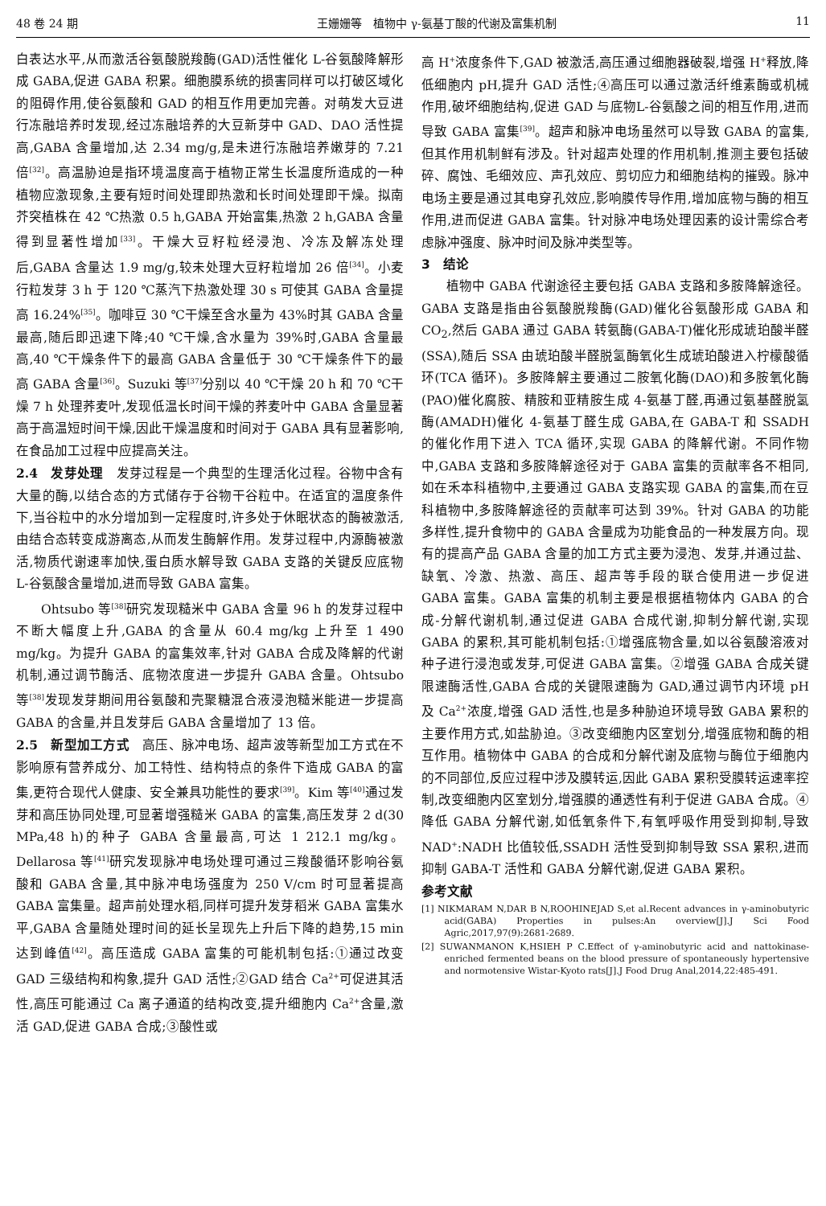48 卷 24 期 王姗姗等　植物中 γ-氨基丁酸的代谢及富集机制 11
白表达水平,从而激活谷氨酸脱羧酶(GAD)活性催化 L-谷氨酸降解形成 GABA,促进 GABA 积累。细胞膜系统的损害同样可以打破区域化的阻碍作用,使谷氨酸和 GAD 的相互作用更加完善。对萌发大豆进行冻融培养时发现,经过冻融培养的大豆新芽中 GAD、DAO 活性提高,GABA 含量增加,达 2.34 mg/g,是未进行冻融培养嫩芽的 7.21 倍<sup>[32]</sup>。高温胁迫是指环境温度高于植物正常生长温度所造成的一种植物应激现象,主要有短时间处理即热激和长时间处理即干燥。拟南芥突植株在 42 ℃热激 0.5 h,GABA 开始富集,热激 2 h,GABA 含量得到显著性增加<sup>[33]</sup>。干燥大豆籽粒经浸泡、冷冻及解冻处理后,GABA 含量达 1.9 mg/g,较未处理大豆籽粒增加 26 倍<sup>[34]</sup>。小麦行粒发芽 3 h 于 120 ℃蒸汽下热激处理 30 s 可使其 GABA 含量提高 16.24%<sup>[35]</sup>。咖啡豆 30 ℃干燥至含水量为 43%时其 GABA 含量最高,随后即迅速下降;40 ℃干燥,含水量为 39%时,GABA 含量最高,40 ℃干燥条件下的最高 GABA 含量低于 30 ℃干燥条件下的最高 GABA 含量<sup>[36]</sup>。Suzuki 等<sup>[37]</sup>分别以 40 ℃干燥 20 h 和 70 ℃干燥 7 h 处理荞麦叶,发现低温长时间干燥的荞麦叶中 GABA 含量显著高于高温短时间干燥,因此干燥温度和时间对于 GABA 具有显著影响,在食品加工过程中应提高关注。
2.4　发芽处理　发芽过程是一个典型的生理活化过程。谷物中含有大量的酶,以结合态的方式储存于谷物干谷粒中。在适宜的温度条件下,当谷粒中的水分增加到一定程度时,许多处于休眠状态的酶被激活,由结合态转变成游离态,从而发生酶解作用。发芽过程中,内源酶被激活,物质代谢速率加快,蛋白质水解导致 GABA 支路的关键反应底物 L-谷氨酸含量增加,进而导致 GABA 富集。
Ohtsubo 等<sup>[38]</sup>研究发现糙米中 GABA 含量 96 h 的发芽过程中不断大幅度上升,GABA 的含量从 60.4 mg/kg 上升至 1 490 mg/kg。为提升 GABA 的富集效率,针对 GABA 合成及降解的代谢机制,通过调节酶活、底物浓度进一步提升 GABA 含量。Ohtsubo 等<sup>[38]</sup>发现发芽期间用谷氨酸和壳聚糖混合液浸泡糙米能进一步提高 GABA 的含量,并且发芽后 GABA 含量增加了 13 倍。
2.5　新型加工方式　高压、脉冲电场、超声波等新型加工方式在不影响原有营养成分、加工特性、结构特点的条件下造成 GABA 的富集,更符合现代人健康、安全兼具功能性的要求<sup>[39]</sup>。Kim 等<sup>[40]</sup>通过发芽和高压协同处理,可显著增强糙米 GABA 的富集,高压发芽 2 d(30 MPa,48 h)的种子 GABA 含量最高,可达 1 212.1 mg/kg。Dellarosa 等<sup>[41]</sup>研究发现脉冲电场处理可通过三羧酸循环影响谷氨酸和 GABA 含量,其中脉冲电场强度为 250 V/cm 时可显著提高 GABA 富集量。超声前处理水稻,同样可提升发芽稻米 GABA 富集水平,GABA 含量随处理时间的延长呈现先上升后下降的趋势,15 min 达到峰值<sup>[42]</sup>。高压造成 GABA 富集的可能机制包括:①通过改变 GAD 三级结构和构象,提升 GAD 活性;②GAD 结合 Ca<sup>2+</sup>可促进其活性,高压可能通过 Ca 离子通道的结构改变,提升细胞内 Ca<sup>2+</sup>含量,激活 GAD,促进 GABA 合成;③酸性或
高 H<sup>+</sup>浓度条件下,GAD 被激活,高压通过细胞器破裂,增强 H<sup>+</sup>释放,降低细胞内 pH,提升 GAD 活性;④高压可以通过激活纤维素酶或机械作用,破坏细胞结构,促进 GAD 与底物L-谷氨酸之间的相互作用,进而导致 GABA 富集<sup>[39]</sup>。超声和脉冲电场虽然可以导致 GABA 的富集,但其作用机制鲜有涉及。针对超声处理的作用机制,推测主要包括破碎、腐蚀、毛细效应、声孔效应、剪切应力和细胞结构的摧毁。脉冲电场主要是通过其电穿孔效应,影响膜传导作用,增加底物与酶的相互作用,进而促进 GABA 富集。针对脉冲电场处理因素的设计需综合考虑脉冲强度、脉冲时间及脉冲类型等。
3　结论
植物中 GABA 代谢途径主要包括 GABA 支路和多胺降解途径。GABA 支路是指由谷氨酸脱羧酶(GAD)催化谷氨酸形成 GABA 和 CO<sub>2</sub>,然后 GABA 通过 GABA 转氨酶(GABA-T)催化形成琥珀酸半醛(SSA),随后 SSA 由琥珀酸半醛脱氢酶氧化生成琥珀酸进入柠檬酸循环(TCA 循环)。多胺降解主要通过二胺氧化酶(DAO)和多胺氧化酶(PAO)催化腐胺、精胺和亚精胺生成 4-氨基丁醛,再通过氨基醛脱氢酶(AMADH)催化 4-氨基丁醛生成 GABA,在 GABA-T 和 SSADH 的催化作用下进入 TCA 循环,实现 GABA 的降解代谢。不同作物中,GABA 支路和多胺降解途径对于 GABA 富集的贡献率各不相同,如在禾本科植物中,主要通过 GABA 支路实现 GABA 的富集,而在豆科植物中,多胺降解途径的贡献率可达到 39%。针对 GABA 的功能多样性,提升食物中的 GABA 含量成为功能食品的一种发展方向。现有的提高产品 GABA 含量的加工方式主要为浸泡、发芽,并通过盐、缺氧、冷激、热激、高压、超声等手段的联合使用进一步促进 GABA 富集。GABA 富集的机制主要是根据植物体内 GABA 的合成-分解代谢机制,通过促进 GABA 合成代谢,抑制分解代谢,实现 GABA 的累积,其可能机制包括:①增强底物含量,如以谷氨酸溶液对种子进行浸泡或发芽,可促进 GABA 富集。②增强 GABA 合成关键限速酶活性,GABA 合成的关键限速酶为 GAD,通过调节内环境 pH 及 Ca<sup>2+</sup>浓度,增强 GAD 活性,也是多种胁迫环境导致 GABA 累积的主要作用方式,如盐胁迫。③改变细胞内区室划分,增强底物和酶的相互作用。植物体中 GABA 的合成和分解代谢及底物与酶位于细胞内的不同部位,反应过程中涉及膜转运,因此 GABA 累积受膜转运速率控制,改变细胞内区室划分,增强膜的通透性有利于促进 GABA 合成。④降低 GABA 分解代谢,如低氧条件下,有氧呼吸作用受到抑制,导致 NAD<sup>+</sup>:NADH 比值较低,SSADH 活性受到抑制导致 SSA 累积,进而抑制 GABA-T 活性和 GABA 分解代谢,促进 GABA 累积。
参考文献
[1] NIKMARAM N,DAR B N,ROOHINEJAD S,et al.Recent advances in γ-aminobutyric acid(GABA) Properties in pulses:An overview[J].J Sci Food Agric,2017,97(9):2681-2689.
[2] SUWANMANON K,HSIEH P C.Effect of γ-aminobutyric acid and nattokinase-enriched fermented beans on the blood pressure of spontaneously hypertensive and normotensive Wistar-Kyoto rats[J].J Food Drug Anal,2014,22:485-491.